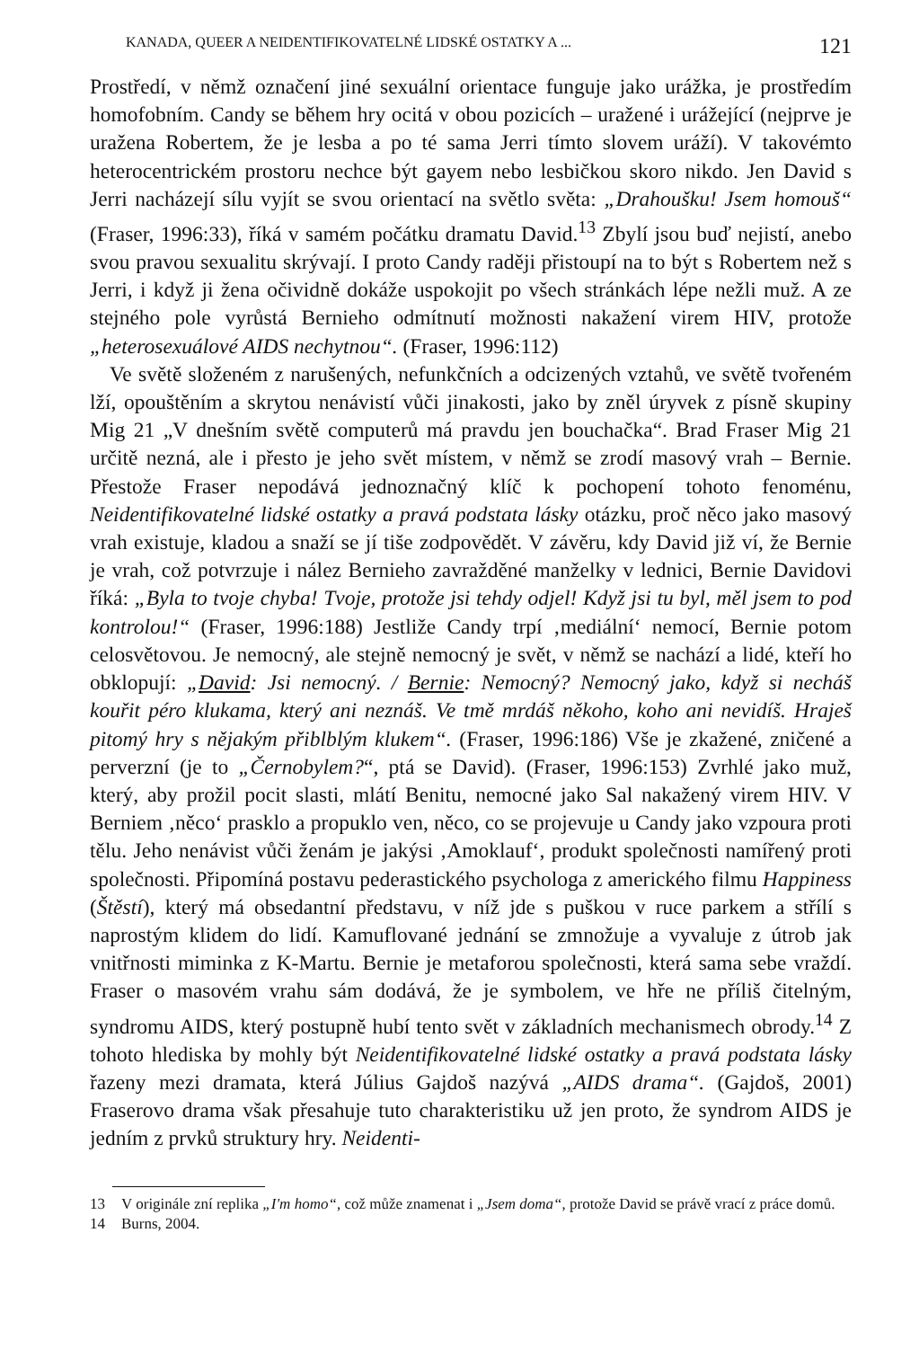KANADA, QUEER A NEIDENTIFIKOVATELNÉ LIDSKÉ OSTATKY A ... 121
Prostředí, v němž označení jiné sexuální orientace funguje jako urážka, je prostředím homofobním. Candy se během hry ocitá v obou pozicích – uražené i urážející (nejprve je uražena Robertem, že je lesba a po té sama Jerri tímto slovem uráží). V takovémto heterocentrickém prostoru nechce být gayem nebo lesbičkou skoro nikdo. Jen David s Jerri nacházejí sílu vyjít se svou orientací na světlo světa: „Drahoušku! Jsem homouš“ (Fraser, 1996:33), říká v samém počátku dramatu David.<sup>13</sup> Zbylí jsou buď nejistí, anebo svou pravou sexualitu skrývají. I proto Candy raději přistoupí na to být s Robertem než s Jerri, i když ji žena očividně dokáže uspokojit po všech stránkách lépe nežli muž. A ze stejného pole vyrůstá Bernieho odmítnutí možnosti nakažení virem HIV, protože „heterosexuálové AIDS nechytnou“. (Fraser, 1996:112)
Ve světě složeném z narušených, nefunkčních a odcizených vztahů, ve světě tvořeném lží, opouštěním a skrytou nenávistí vůči jinakosti, jako by zněl úryvek z písně skupiny Mig 21 „V dnešním světě computerů má pravdu jen bouchačka“. Brad Fraser Mig 21 určitě nezná, ale i přesto je jeho svět místem, v němž se zrodí masový vrah – Bernie. Přestože Fraser nepodává jednoznačný klíč k pochopení tohoto fenoménu, Neidentifikovatelné lidské ostatky a pravá podstata lásky otázku, proč něco jako masový vrah existuje, kladou a snaží se jí tiše zodpovědět. V závěru, kdy David již ví, že Bernie je vrah, což potvrzuje i nález Bernieho zavražděné manželky v lednici, Bernie Davidovi říká: „Byla to tvoje chyba! Tvoje, protože jsi tehdy odjel! Když jsi tu byl, měl jsem to pod kontrolou!“ (Fraser, 1996:188) Jestliže Candy trpí ‚mediální‘ nemocí, Bernie potom celosvětovou. Je nemocný, ale stejně nemocný je svět, v němž se nachází a lidé, kteří ho obklopují: „David: Jsi nemocný. / Bernie: Nemocný? Nemocný jako, když si necháš kouřit péro klukama, který ani neznáš. Ve tmě mrdáš někoho, koho ani nevidíš. Hraješ pitomý hry s nějakým přiblblým klukem“. (Fraser, 1996:186) Vše je zkažené, zničené a perverzní (je to „Černobylem?“, ptá se David). (Fraser, 1996:153) Zvrhlé jako muž, který, aby prožil pocit slasti, mlátí Benitu, nemocné jako Sal nakažený virem HIV. V Berniem ‚něco‘ prasklo a propuklo ven, něco, co se projevuje u Candy jako vzpoura proti tělu. Jeho nenávist vůči ženám je jakýsi ‚Amoklauf‘, produkt společnosti namířený proti společnosti. Připomíná postavu pederastického psychologa z amerického filmu Happiness (Štěstí), který má obsedantní představu, v níž jde s puškou v ruce parkem a střílí s naprostým klidem do lidí. Kamuflované jednání se zmnožuje a vyvaluje z útrob jak vnitřnosti miminka z K-Martu. Bernie je metaforou společnosti, která sama sebe vraždí. Fraser o masovém vrahu sám dodává, že je symbolem, ve hře ne příliš čitelným, syndromu AIDS, který postupně hubí tento svět v základních mechanismech obrody.<sup>14</sup> Z tohoto hlediska by mohly být Neidentifikovatelné lidské ostatky a pravá podstata lásky řazeny mezi dramata, která Július Gajdoš nazývá „AIDS drama“. (Gajdoš, 2001) Fraserovo drama však přesahuje tuto charakteristiku už jen proto, že syndrom AIDS je jedním z prvků struktury hry. Neidenti-
13 V originále zní replika „I'm homo“, což může znamenat i „Jsem doma“, protože David se právě vrací z práce domů.
14 Burns, 2004.